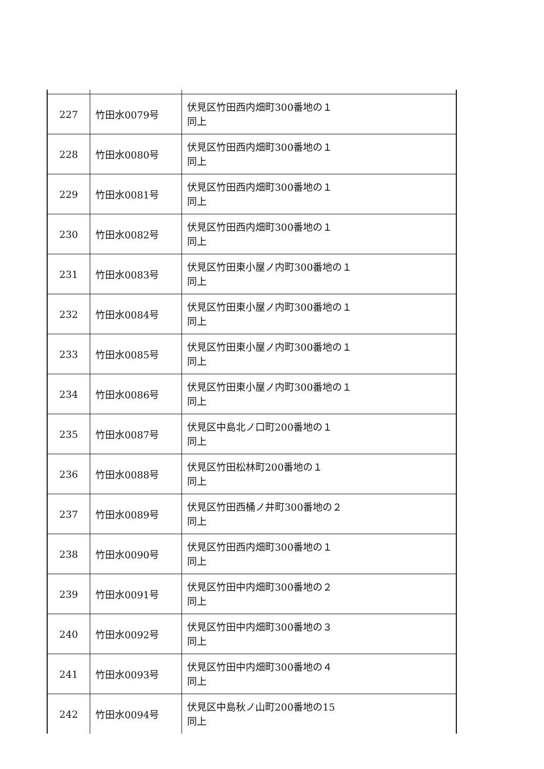| 227 | 竹田水0079号 | 伏見区竹田西内畑町300番地の１ 同上 |
| 228 | 竹田水0080号 | 伏見区竹田西内畑町300番地の１ 同上 |
| 229 | 竹田水0081号 | 伏見区竹田西内畑町300番地の１ 同上 |
| 230 | 竹田水0082号 | 伏見区竹田西内畑町300番地の１ 同上 |
| 231 | 竹田水0083号 | 伏見区竹田東小屋ノ内町300番地の１ 同上 |
| 232 | 竹田水0084号 | 伏見区竹田東小屋ノ内町300番地の１ 同上 |
| 233 | 竹田水0085号 | 伏見区竹田東小屋ノ内町300番地の１ 同上 |
| 234 | 竹田水0086号 | 伏見区竹田東小屋ノ内町300番地の１ 同上 |
| 235 | 竹田水0087号 | 伏見区中島北ノ口町200番地の１ 同上 |
| 236 | 竹田水0088号 | 伏見区竹田松林町200番地の１ 同上 |
| 237 | 竹田水0089号 | 伏見区竹田西桶ノ井町300番地の２ 同上 |
| 238 | 竹田水0090号 | 伏見区竹田西内畑町300番地の１ 同上 |
| 239 | 竹田水0091号 | 伏見区竹田中内畑町300番地の２ 同上 |
| 240 | 竹田水0092号 | 伏見区竹田中内畑町300番地の３ 同上 |
| 241 | 竹田水0093号 | 伏見区竹田中内畑町300番地の４ 同上 |
| 242 | 竹田水0094号 | 伏見区中島秋ノ山町200番地の15 同上 |